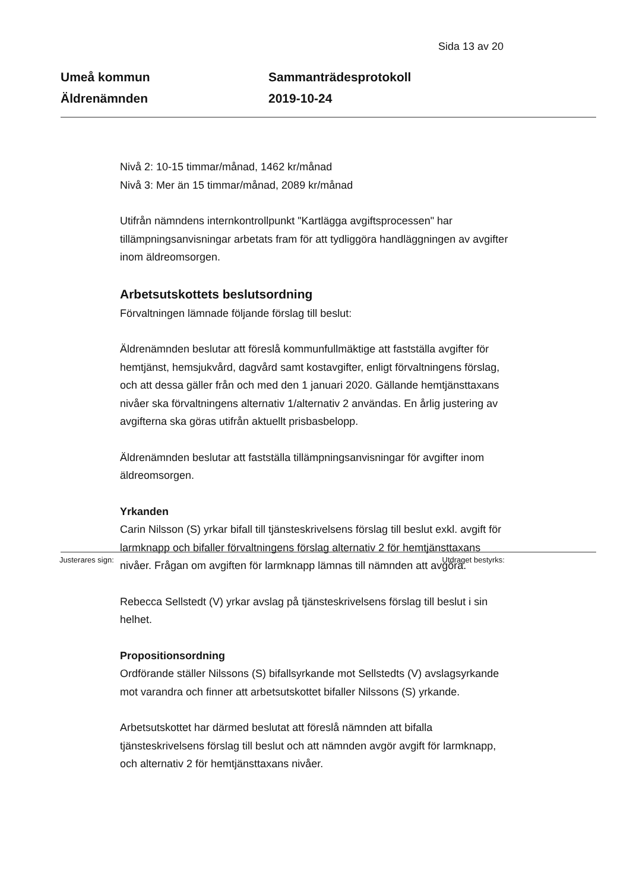Sida 13 av 20
Umeå kommun
Äldrenämnden
Sammanträdesprotokoll
2019-10-24
Nivå 2: 10-15 timmar/månad, 1462 kr/månad
Nivå 3: Mer än 15 timmar/månad, 2089 kr/månad
Utifrån nämndens internkontrollpunkt "Kartlägga avgiftsprocessen" har tillämpningsanvisningar arbetats fram för att tydliggöra handläggningen av avgifter inom äldreomsorgen.
Arbetsutskottets beslutsordning
Förvaltningen lämnade följande förslag till beslut:
Äldrenämnden beslutar att föreslå kommunfullmäktige att fastställa avgifter för hemtjänst, hemsjukvård, dagvård samt kostavgifter, enligt förvaltningens förslag, och att dessa gäller från och med den 1 januari 2020. Gällande hemtjänsttaxans nivåer ska förvaltningens alternativ 1/alternativ 2 användas. En årlig justering av avgifterna ska göras utifrån aktuellt prisbasbelopp.
Äldrenämnden beslutar att fastställa tillämpningsanvisningar för avgifter inom äldreomsorgen.
Yrkanden
Carin Nilsson (S) yrkar bifall till tjänsteskrivelsens förslag till beslut exkl. avgift för larmknapp och bifaller förvaltningens förslag alternativ 2 för hemtjänsttaxans nivåer. Frågan om avgiften för larmknapp lämnas till nämnden att avgöra.
Rebecca Sellstedt (V) yrkar avslag på tjänsteskrivelsens förslag till beslut i sin helhet.
Propositionsordning
Ordförande ställer Nilssons (S) bifallsyrkande mot Sellstedts (V) avslagsyrkande mot varandra och finner att arbetsutskottet bifaller Nilssons (S) yrkande.
Arbetsutskottet har därmed beslutat att föreslå nämnden att bifalla tjänsteskrivelsens förslag till beslut och att nämnden avgör avgift för larmknapp, och alternativ 2 för hemtjänsttaxans nivåer.
Justerares sign: Utdraget bestyrks: